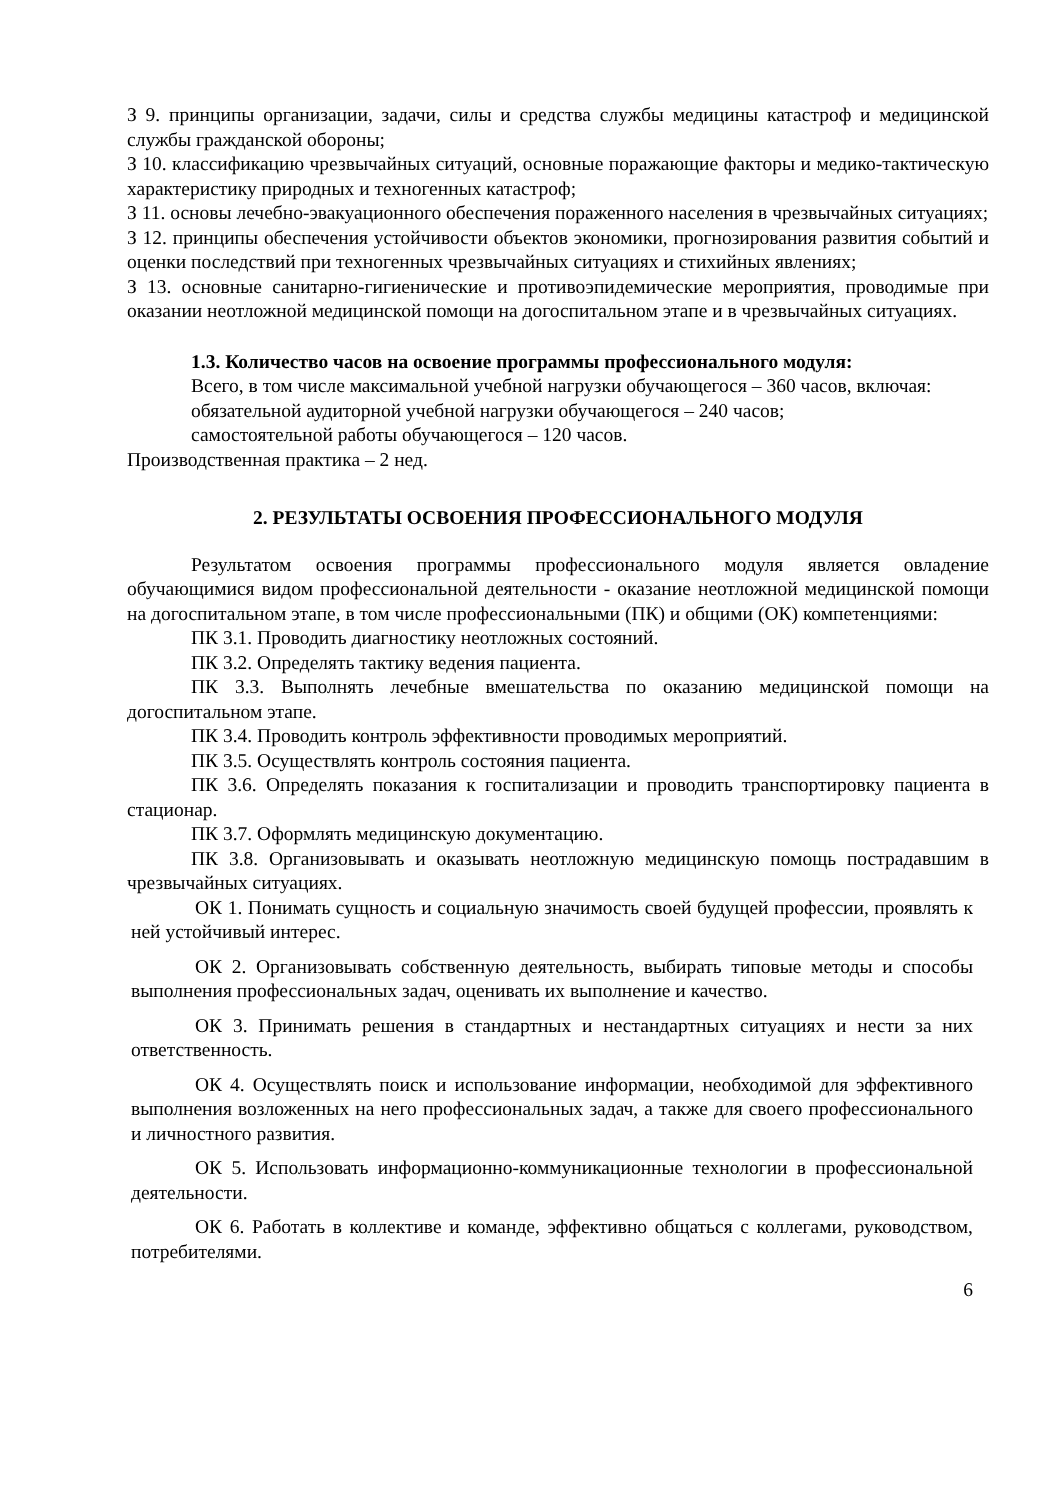З 9. принципы организации, задачи, силы и средства службы медицины катастроф и медицинской службы гражданской обороны;
З 10. классификацию чрезвычайных ситуаций, основные поражающие факторы и медико-тактическую характеристику природных и техногенных катастроф;
З 11. основы лечебно-эвакуационного обеспечения пораженного населения в чрезвычайных ситуациях;
З 12. принципы обеспечения устойчивости объектов экономики, прогнозирования развития событий и оценки последствий при техногенных чрезвычайных ситуациях и стихийных явлениях;
З 13. основные санитарно-гигиенические и противоэпидемические мероприятия, проводимые при оказании неотложной медицинской помощи на догоспитальном этапе и в чрезвычайных ситуациях.
1.3. Количество часов на освоение программы профессионального модуля:
Всего, в том числе максимальной учебной нагрузки обучающегося – 360 часов, включая:
обязательной аудиторной учебной нагрузки обучающегося – 240 часов;
самостоятельной работы обучающегося – 120 часов.
Производственная практика – 2 нед.
2. РЕЗУЛЬТАТЫ ОСВОЕНИЯ ПРОФЕССИОНАЛЬНОГО МОДУЛЯ
Результатом освоения программы профессионального модуля является овладение обучающимися видом профессиональной деятельности - оказание неотложной медицинской помощи на догоспитальном этапе, в том числе профессиональными (ПК) и общими (ОК) компетенциями:
ПК 3.1. Проводить диагностику неотложных состояний.
ПК 3.2. Определять тактику ведения пациента.
ПК 3.3. Выполнять лечебные вмешательства по оказанию медицинской помощи на догоспитальном этапе.
ПК 3.4. Проводить контроль эффективности проводимых мероприятий.
ПК 3.5. Осуществлять контроль состояния пациента.
ПК 3.6. Определять показания к госпитализации и проводить транспортировку пациента в стационар.
ПК 3.7. Оформлять медицинскую документацию.
ПК 3.8. Организовывать и оказывать неотложную медицинскую помощь пострадавшим в чрезвычайных ситуациях.
ОК 1. Понимать сущность и социальную значимость своей будущей профессии, проявлять к ней устойчивый интерес.
ОК 2. Организовывать собственную деятельность, выбирать типовые методы и способы выполнения профессиональных задач, оценивать их выполнение и качество.
ОК 3. Принимать решения в стандартных и нестандартных ситуациях и нести за них ответственность.
ОК 4. Осуществлять поиск и использование информации, необходимой для эффективного выполнения возложенных на него профессиональных задач, а также для своего профессионального и личностного развития.
ОК 5. Использовать информационно-коммуникационные технологии в профессиональной деятельности.
ОК 6. Работать в коллективе и команде, эффективно общаться с коллегами, руководством, потребителями.
6